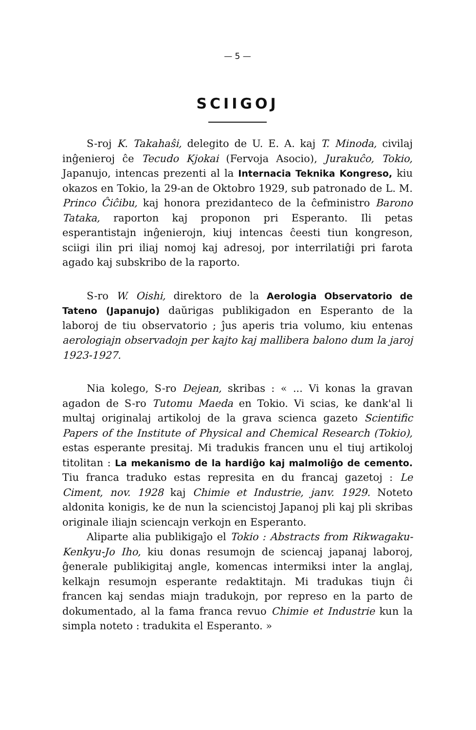— 5 —
SCIIGOJ
S-roj K. Takahaŝi, delegito de U. E. A. kaj T. Minoda, civilaj inĝenieroj ĉe Tecudo Kjokai (Fervoja Asocio), Jurakuĉo, Tokio, Japanujo, intencas prezenti al la Internacia Teknika Kongreso, kiu okazos en Tokio, la 29-an de Oktobro 1929, sub patronado de L. M. Princo Ĉiĉibu, kaj honora prezidanteco de la ĉefministro Barono Tataka, raporton kaj proponon pri Esperanto. Ili petas esperantistajn inĝenierojn, kiuj intencas ĉeesti tiun kongreson, sciigi ilin pri iliaj nomoj kaj adresoj, por interrilatiĝi pri farota agado kaj subskribo de la raporto.
S-ro W. Oishi, direktoro de la Aerologia Observatorio de Tateno (Japanujo) daŭrigas publikigadon en Esperanto de la laboroj de tiu observatorio ; ĵus aperis tria volumo, kiu entenas aerologiajn observadojn per kajto kaj mallibera balono dum la jaroj 1923-1927.
Nia kolego, S-ro Dejean, skribas : « ... Vi konas la gravan agadon de S-ro Tutomu Maeda en Tokio. Vi scias, ke dank'al li multaj originalaj artikoloj de la grava scienca gazeto Scientific Papers of the Institute of Physical and Chemical Research (Tokio), estas esperante presitaj. Mi tradukis francen unu el tiuj artikoloj titolitan : La mekanismo de la hardiĝo kaj malmoliĝo de cemento. Tiu franca traduko estas represita en du francaj gazetoj : Le Ciment, nov. 1928 kaj Chimie et Industrie, janv. 1929. Noteto aldonita konigis, ke de nun la sciencistoj Japanoj pli kaj pli skribas originale iliajn sciencajn verkojn en Esperanto.
Aliparte alia publikigaĵo el Tokio : Abstracts from Rikwagaku-Kenkyu-Jo Iho, kiu donas resumojn de sciencaj japanaj laboroj, ĝenerale publikigitaj angle, komencas intermiksi inter la anglaj, kelkajn resumojn esperante redaktitajn. Mi tradukas tiujn ĉi francen kaj sendas miajn tradukojn, por represo en la parto de dokumentado, al la fama franca revuo Chimie et Industrie kun la simpla noteto : tradukita el Esperanto. »